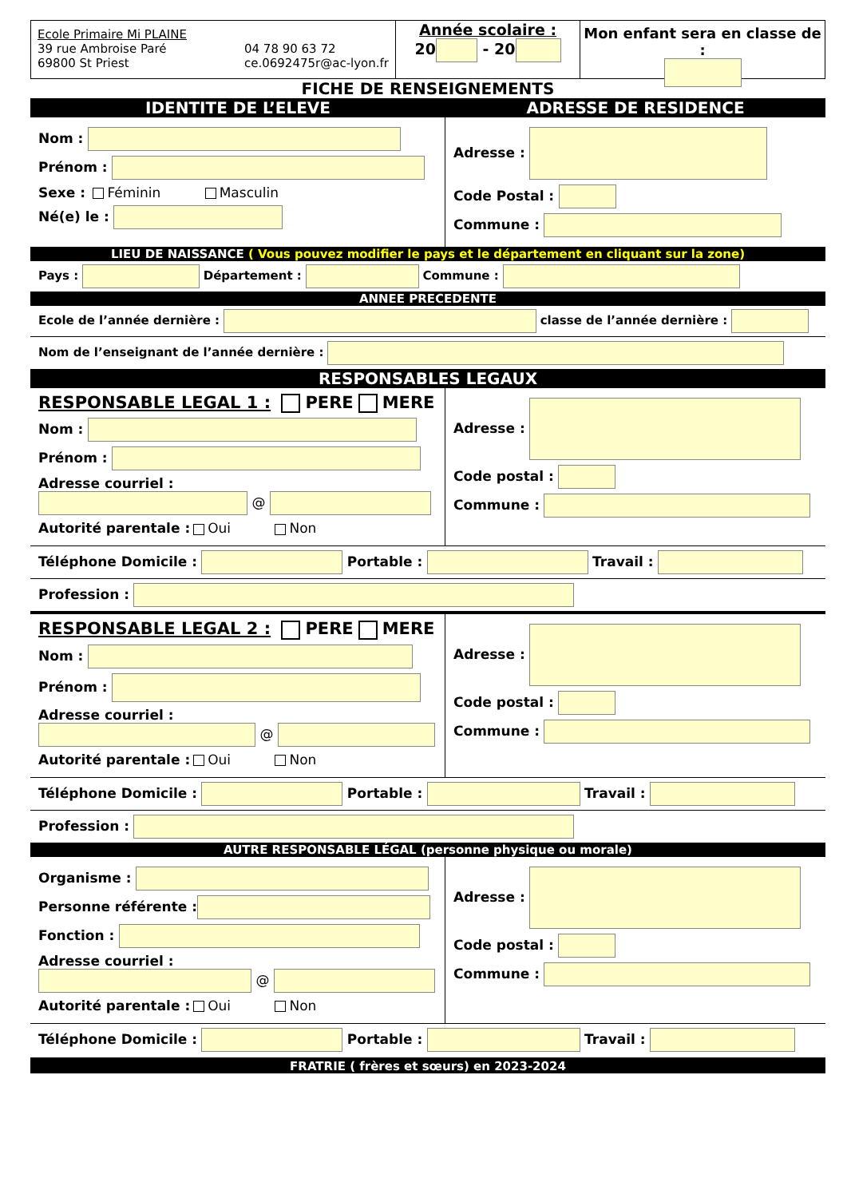Ecole Primaire Mi PLAINE
39 rue Ambroise Paré
69800 St Priest
04 78 90 63 72
ce.0692475r@ac-lyon.fr
Année scolaire :
20 - 20
Mon enfant sera en classe de :
FICHE DE RENSEIGNEMENTS
IDENTITE DE L’ELEVE ADRESSE DE RESIDENCE
Nom :
Prénom :
Sexe : Féminin Masculin
Né(e) le :
Adresse :
Code Postal :
Commune :
LIEU DE NAISSANCE ( Vous pouvez modifier le pays et le département en cliquant sur la zone)
Pays : Département : Commune :
ANNEE PRECEDENTE
Ecole de l’année dernière : classe de l’année dernière :
Nom de l’enseignant de l’année dernière :
RESPONSABLES LEGAUX
RESPONSABLE LEGAL 1 : PERE MERE
Nom :
Prénom :
Adresse courriel :
@
Autorité parentale : Oui Non
Adresse :
Code postal :
Commune :
Téléphone Domicile : Portable : Travail :
Profession :
RESPONSABLE LEGAL 2 : PERE MERE
Nom :
Prénom :
Adresse courriel :
@
Autorité parentale : Oui Non
Adresse :
Code postal :
Commune :
Téléphone Domicile : Portable : Travail :
Profession :
AUTRE RESPONSABLE LÉGAL (personne physique ou morale)
Organisme :
Personne référente :
Fonction :
Adresse courriel :
@
Autorité parentale : Oui Non
Adresse :
Code postal :
Commune :
Téléphone Domicile : Portable : Travail :
FRATRIE ( frères et sœurs) en 2023-2024